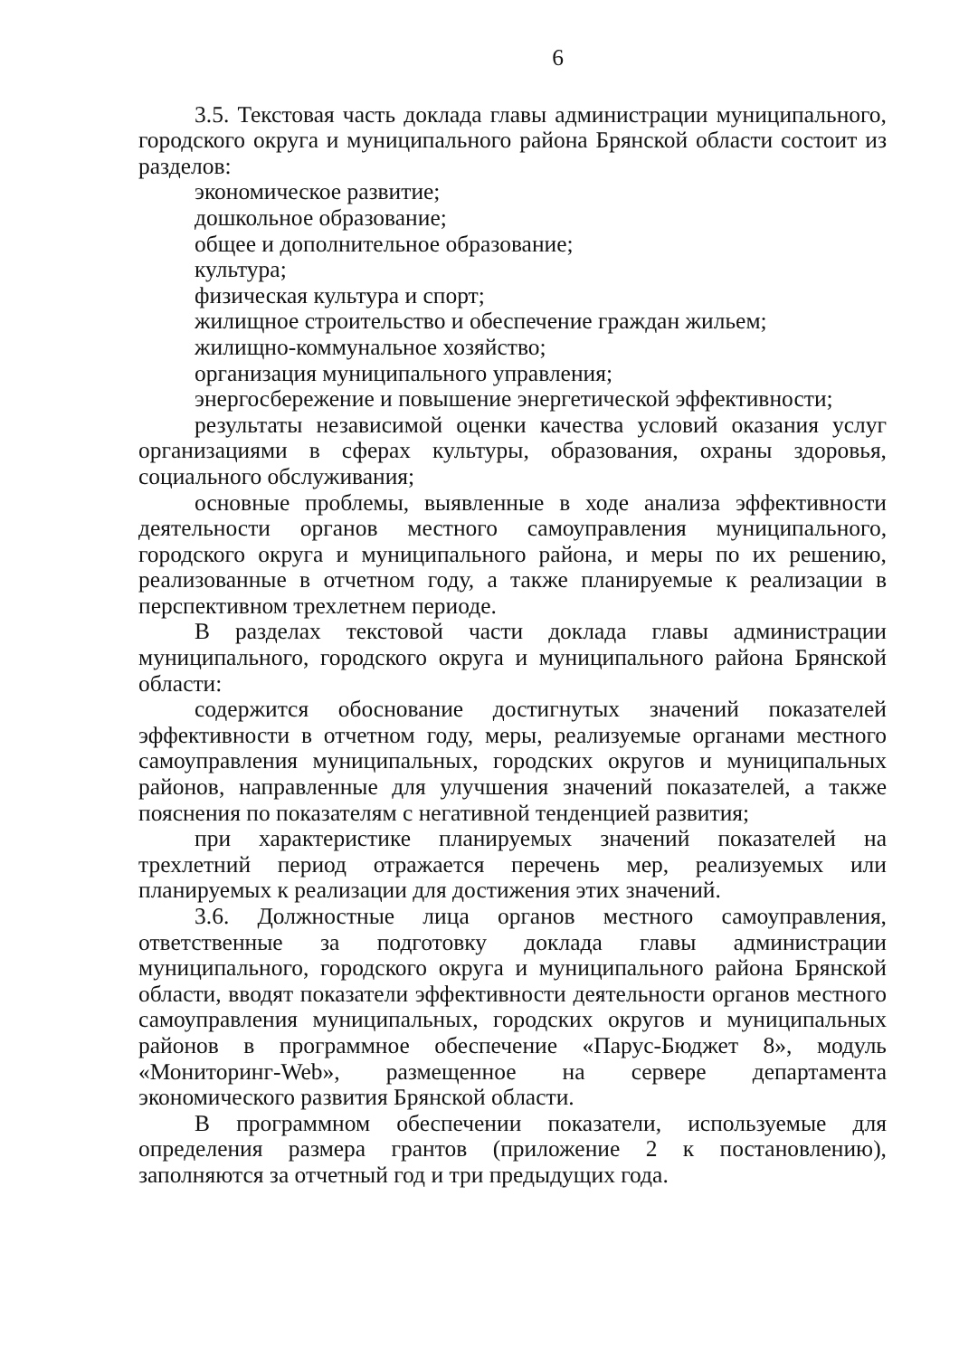6
3.5. Текстовая часть доклада главы администрации муниципального, городского округа и муниципального района Брянской области состоит из разделов:
экономическое развитие;
дошкольное образование;
общее и дополнительное образование;
культура;
физическая культура и спорт;
жилищное строительство и обеспечение граждан жильем;
жилищно-коммунальное хозяйство;
организация муниципального управления;
энергосбережение и повышение энергетической эффективности;
результаты независимой оценки качества условий оказания услуг организациями в сферах культуры, образования, охраны здоровья, социального обслуживания;
основные проблемы, выявленные в ходе анализа эффективности деятельности органов местного самоуправления муниципального, городского округа и муниципального района, и меры по их решению, реализованные в отчетном году, а также планируемые к реализации в перспективном трехлетнем периоде.
В разделах текстовой части доклада главы администрации муниципального, городского округа и муниципального района Брянской области:
содержится обоснование достигнутых значений показателей эффективности в отчетном году, меры, реализуемые органами местного самоуправления муниципальных, городских округов и муниципальных районов, направленные для улучшения значений показателей, а также пояснения по показателям с негативной тенденцией развития;
при характеристике планируемых значений показателей на трехлетний период отражается перечень мер, реализуемых или планируемых к реализации для достижения этих значений.
3.6. Должностные лица органов местного самоуправления, ответственные за подготовку доклада главы администрации муниципального, городского округа и муниципального района Брянской области, вводят показатели эффективности деятельности органов местного самоуправления муниципальных, городских округов и муниципальных районов в программное обеспечение «Парус-Бюджет 8», модуль «Мониторинг-Web», размещенное на сервере департамента экономического развития Брянской области.
В программном обеспечении показатели, используемые для определения размера грантов (приложение 2 к постановлению), заполняются за отчетный год и три предыдущих года.